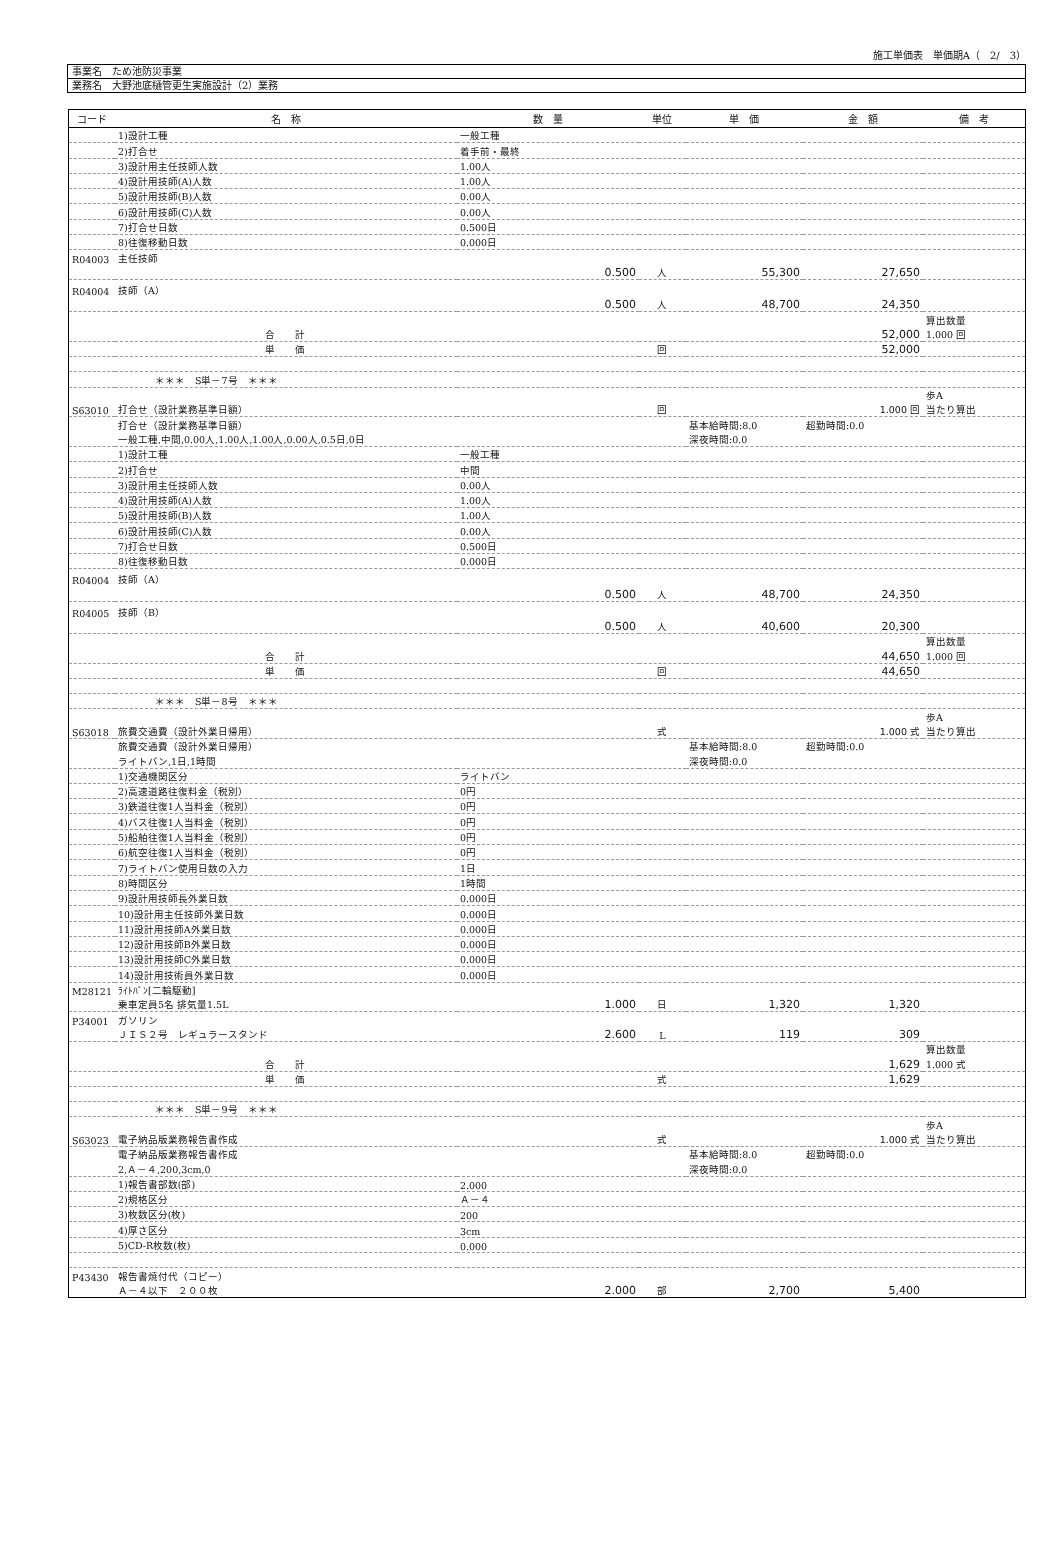施工単価表　単価期A（　2/　3）
事業名　ため池防災事業
業務名　大野池底樋管更生実施設計（2）業務
| コード | 名 称 | 数 量 | 単位 | 単 価 | 金 額 | 備 考 |
| --- | --- | --- | --- | --- | --- | --- |
| | 1)設計工種 | 一般工種 | | | | |
| | 2)打合せ | 着手前・最終 | | | | |
| | 3)設計用主任技師人数 | 1.00人 | | | | |
| | 4)設計用技師(A)人数 | 1.00人 | | | | |
| | 5)設計用技師(B)人数 | 0.00人 | | | | |
| | 6)設計用技師(C)人数 | 0.00人 | | | | |
| | 7)打合せ日数 | 0.500日 | | | | |
| | 8)往復移動日数 | 0.000日 | | | | |
| R04003 | 主任技師 | | | | | |
| | | 0.500 | 人 | 55,300 | 27,650 | |
| R04004 | 技師（A） | | | | | |
| | | 0.500 | 人 | 48,700 | 24,350 | |
| | | | | | | 算出数量 |
| | 合 計 | | | | 52,000 | 1.000 回 |
| | 単 価 | | 回 | | 52,000 | |
| | ＊＊＊ S単－7号 ＊＊＊ | | | | | |
| | | | | | | 歩A |
| S63010 | 打合せ（設計業務基準日額） | | 回 | | 1.000 回 | 当たり算出 |
| | 打合せ（設計業務基準日額） | | | 基本給時間:8.0 | 超勤時間:0.0 | |
| | 一般工種,中間,0.00人,1.00人,1.00人,0.00人,0.5日,0日 | | | 深夜時間:0.0 | | |
| | 1)設計工種 | 一般工種 | | | | |
| | 2)打合せ | 中間 | | | | |
| | 3)設計用主任技師人数 | 0.00人 | | | | |
| | 4)設計用技師(A)人数 | 1.00人 | | | | |
| | 5)設計用技師(B)人数 | 1.00人 | | | | |
| | 6)設計用技師(C)人数 | 0.00人 | | | | |
| | 7)打合せ日数 | 0.500日 | | | | |
| | 8)往復移動日数 | 0.000日 | | | | |
| R04004 | 技師（A） | | | | | |
| | | 0.500 | 人 | 48,700 | 24,350 | |
| R04005 | 技師（B） | | | | | |
| | | 0.500 | 人 | 40,600 | 20,300 | |
| | | | | | | 算出数量 |
| | 合 計 | | | | 44,650 | 1.000 回 |
| | 単 価 | | 回 | | 44,650 | |
| | ＊＊＊ S単－8号 ＊＊＊ | | | | | |
| | | | | | | 歩A |
| S63018 | 旅費交通費（設計外業日帰用） | | 式 | | 1.000 式 | 当たり算出 |
| | 旅費交通費（設計外業日帰用） | | | 基本給時間:8.0 | 超勤時間:0.0 | |
| | ライトバン,1日,1時間 | | | 深夜時間:0.0 | | |
| | 1)交通機関区分 | ライトバン | | | | |
| | 2)高速道路往復料金（税別） | 0円 | | | | |
| | 3)鉄道往復1人当料金（税別） | 0円 | | | | |
| | 4)バス往復1人当料金（税別） | 0円 | | | | |
| | 5)船舶往復1人当料金（税別） | 0円 | | | | |
| | 6)航空往復1人当料金（税別） | 0円 | | | | |
| | 7)ライトバン使用日数の入力 | 1日 | | | | |
| | 8)時間区分 | 1時間 | | | | |
| | 9)設計用技師長外業日数 | 0.000日 | | | | |
| | 10)設計用主任技師外業日数 | 0.000日 | | | | |
| | 11)設計用技師A外業日数 | 0.000日 | | | | |
| | 12)設計用技師B外業日数 | 0.000日 | | | | |
| | 13)設計用技師C外業日数 | 0.000日 | | | | |
| | 14)設計用技術員外業日数 | 0.000日 | | | | |
| M28121 | ﾗｲﾄﾊﾞﾝ[二輪駆動] | | | | | |
| | 乗車定員5名 排気量1.5L | 1.000 | 日 | 1,320 | 1,320 | |
| P34001 | ガソリン | | | | | |
| | ＪＩＳ２号 レギュラースタンド | 2.600 | L | 119 | 309 | |
| | | | | | | 算出数量 |
| | 合 計 | | | | 1,629 | 1.000 式 |
| | 単 価 | | 式 | | 1,629 | |
| | ＊＊＊ S単－9号 ＊＊＊ | | | | | |
| | | | | | | 歩A |
| S63023 | 電子納品版業務報告書作成 | | 式 | | 1.000 式 | 当たり算出 |
| | 電子納品版業務報告書作成 | | | 基本給時間:8.0 | 超勤時間:0.0 | |
| | 2,Ａ－４,200,3cm,0 | | | 深夜時間:0.0 | | |
| | 1)報告書部数(部) | 2.000 | | | | |
| | 2)規格区分 | Ａ－４ | | | | |
| | 3)枚数区分(枚) | 200 | | | | |
| | 4)厚さ区分 | 3cm | | | | |
| | 5)CD-R枚数(枚) | 0.000 | | | | |
| P43430 | 報告書焼付代（コピー） | | | | | |
| | Ａ－４以下 ２００枚 | 2.000 | 部 | 2,700 | 5,400 | |